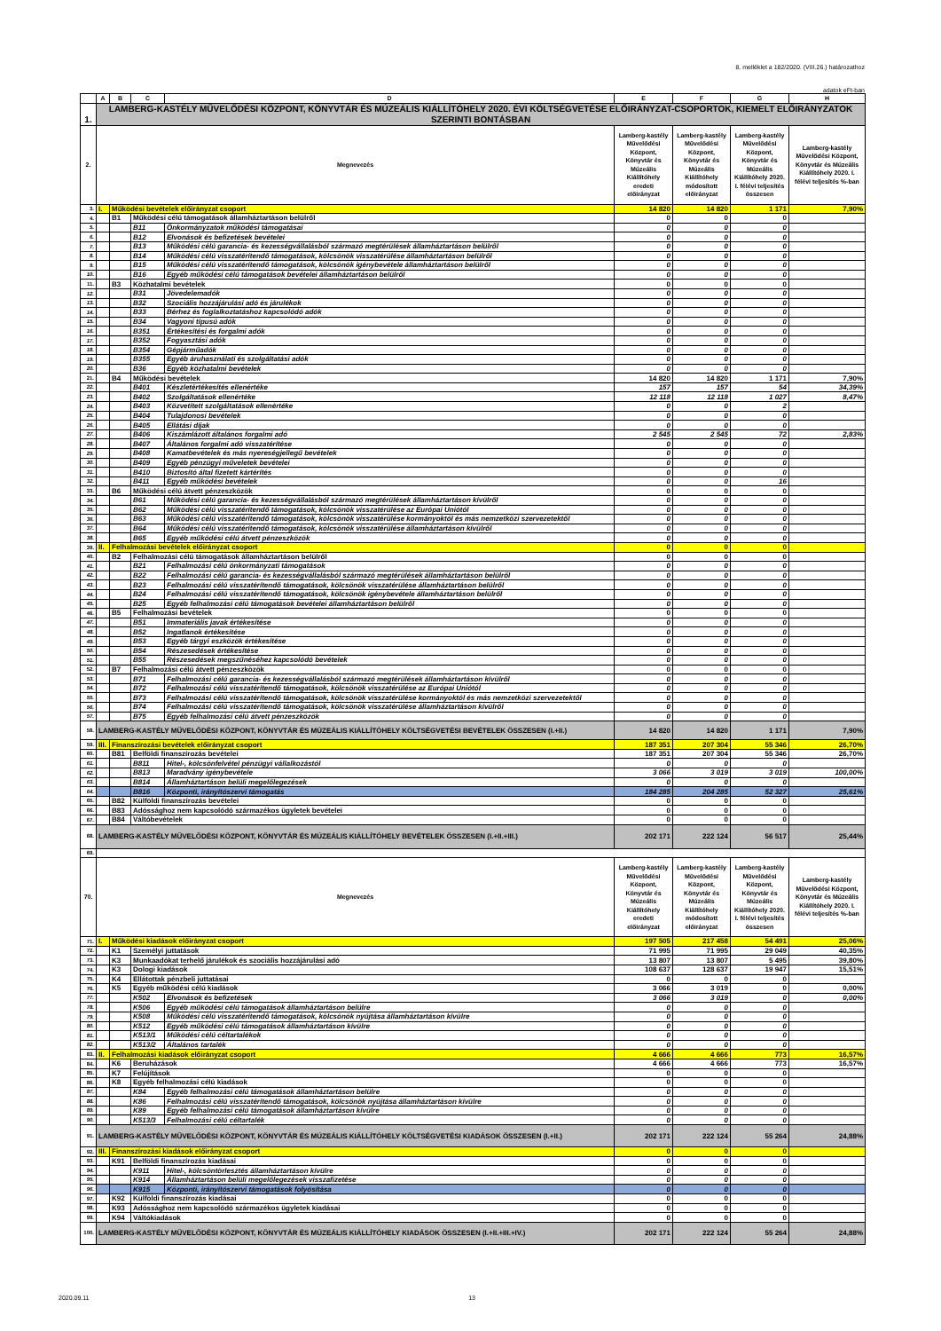8. melléklet a 182/2020. (VIII.26.) határozathoz
adatok eFt-ban
| | A | B | C | D | E | F | G | H |
| --- | --- | --- | --- | --- | --- | --- | --- | --- |
| 1. | LAMBERG-KASTÉLY MŰVELŐDÉSI KÖZPONT, KÖNYVTÁR ÉS MÚZEÁLIS KIÁLLÍTÓHELY 2020. ÉVI KÖLTSÉGVETÉSE ELŐIRÁNYZAT-CSOPORTOK, KIEMELT ELŐIRÁNYZATOK SZERINTI BONTÁSBAN | | | | | | | |
| 2. | Megnevezés | | | | Lamberg-kastély Művelődési Központ, Könyvtár és Múzeális Kiállítóhely eredeti előirányzat | Lamberg-kastély Művelődési Központ, Könyvtár és Múzeális Kiállítóhely módosított előirányzat | Lamberg-kastély Művelődési Központ, Könyvtár és Múzeális Kiállítóhely 2020. I. félévi teljesítés összesen | Lamberg-kastély Művelődési Központ, Könyvtár és Múzeális Kiállítóhely 2020. I. félévi teljesítés %-ban |
| 3. | I. | Működési bevételek előirányzat csoport | | | 14 820 | 14 820 | 1 171 | 7,90% |
| 4. | | B1 | Működési célú támogatások államháztartáson belülről | | 0 | 0 | 0 | |
| 5. | | | B11 | Önkormányzatok működési támogatásai | 0 | 0 | 0 | |
| 6. | | | B12 | Elvonások és befizetések bevételei | 0 | 0 | 0 | |
| 7. | | | B13 | Működési célú garancia- és kezességvállalásból származó megtérülések államháztartáson belülről | 0 | 0 | 0 | |
| 8. | | | B14 | Működési célú visszatérítendő támogatások, kölcsönök visszatérülése államháztartáson belülről | 0 | 0 | 0 | |
| 9. | | | B15 | Működési célú visszatérítendő támogatások, kölcsönök igénybevétele államháztartáson belülről | 0 | 0 | 0 | |
| 10. | | | B16 | Egyéb működési célú támogatások bevételei államháztartáson belülről | 0 | 0 | 0 | |
| 11. | | B3 | Közhatalmi bevételek | | 0 | 0 | 0 | |
| 12. | | | B31 | Jövedelemadók | 0 | 0 | 0 | |
| 13. | | | B32 | Szociális hozzájárulási adó és járulékok | 0 | 0 | 0 | |
| 14. | | | B33 | Bérhez és foglalkoztatáshoz kapcsolódó adók | 0 | 0 | 0 | |
| 15. | | | B34 | Vagyoni típusú adók | 0 | 0 | 0 | |
| 16. | | | B351 | Értékesítési és forgalmi adók | 0 | 0 | 0 | |
| 17. | | | B352 | Fogyasztási adók | 0 | 0 | 0 | |
| 18. | | | B354 | Gépjárműadók | 0 | 0 | 0 | |
| 19. | | | B355 | Egyéb áruhasználati és szolgáltatási adók | 0 | 0 | 0 | |
| 20. | | | B36 | Egyéb közhatalmi bevételek | 0 | 0 | 0 | |
| 21. | | B4 | Működési bevételek | | 14 820 | 14 820 | 1 171 | 7,90% |
| 22. | | | B401 | Készletértékesítés ellenértéke | 157 | 157 | 54 | 34,39% |
| 23. | | | B402 | Szolgáltatások ellenértéke | 12 118 | 12 118 | 1 027 | 8,47% |
| 24. | | | B403 | Közvetített szolgáltatások ellenértéke | 0 | 0 | 2 | |
| 25. | | | B404 | Tulajdonosi bevételek | 0 | 0 | 0 | |
| 26. | | | B405 | Ellátási díjak | 0 | 0 | 0 | |
| 27. | | | B406 | Kiszámlázott általános forgalmi adó | 2 545 | 2 545 | 72 | 2,83% |
| 28. | | | B407 | Általános forgalmi adó visszatérítése | 0 | 0 | 0 | |
| 29. | | | B408 | Kamatbevételek és más nyereségjellegű bevételek | 0 | 0 | 0 | |
| 30. | | | B409 | Egyéb pénzügyi műveletek bevételei | 0 | 0 | 0 | |
| 31. | | | B410 | Biztosító által fizetett kártérítés | 0 | 0 | 0 | |
| 32. | | | B411 | Egyéb működési bevételek | 0 | 0 | 16 | |
| 33. | | B6 | Működési célú átvett pénzeszközök | | 0 | 0 | 0 | |
| 34. | | | B61 | Működési célú garancia- és kezességvállalásból származó megtérülések államháztartáson kívülről | 0 | 0 | 0 | |
| 35. | | | B62 | Működési célú visszatérítendő támogatások, kölcsönök visszatérülése az Európai Uniótól | 0 | 0 | 0 | |
| 36. | | | B63 | Működési célú visszatérítendő támogatások, kölcsönök visszatérülése kormányoktól és más nemzetközi szervezetektől | 0 | 0 | 0 | |
| 37. | | | B64 | Működési célú visszatérítendő támogatások, kölcsönök visszatérülése államháztartáson kívülről | 0 | 0 | 0 | |
| 38. | | | B65 | Egyéb működési célú átvett pénzeszközök | 0 | 0 | 0 | |
| 39. | II. | Felhalmozási bevételek előirányzat csoport | | | 0 | 0 | 0 | |
| 40. | | B2 | Felhalmozási célú támogatások államháztartáson belülről | | 0 | 0 | 0 | |
| 41. | | | B21 | Felhalmozási célú önkormányzati támogatások | 0 | 0 | 0 | |
| 42. | | | B22 | Felhalmozási célú garancia- és kezességvállalásból származó megtérülések államháztartáson belülről | 0 | 0 | 0 | |
| 43. | | | B23 | Felhalmozási célú visszatérítendő támogatások, kölcsönök visszatérülése államháztartáson belülről | 0 | 0 | 0 | |
| 44. | | | B24 | Felhalmozási célú visszatérítendő támogatások, kölcsönök igénybevétele államháztartáson belülről | 0 | 0 | 0 | |
| 45. | | | B25 | Egyéb felhalmozási célú támogatások bevételei államháztartáson belülről | 0 | 0 | 0 | |
| 46. | | B5 | Felhalmozási bevételek | | 0 | 0 | 0 | |
| 47. | | | B51 | Immateriális javak értékesítése | 0 | 0 | 0 | |
| 48. | | | B52 | Ingatlanok értékesítése | 0 | 0 | 0 | |
| 49. | | | B53 | Egyéb tárgyi eszközök értékesítése | 0 | 0 | 0 | |
| 50. | | | B54 | Részesedések értékesítése | 0 | 0 | 0 | |
| 51. | | | B55 | Részesedések megszűnéséhez kapcsolódó bevételek | 0 | 0 | 0 | |
| 52. | | B7 | Felhalmozási célú átvett pénzeszközök | | 0 | 0 | 0 | |
| 53. | | | B71 | Felhalmozási célú garancia- és kezességvállalásból származó megtérülések államháztartáson kívülről | 0 | 0 | 0 | |
| 54. | | | B72 | Felhalmozási célú visszatérítendő támogatások, kölcsönök visszatérülése az Európai Uniótól | 0 | 0 | 0 | |
| 55. | | | B73 | Felhalmozási célú visszatérítendő támogatások, kölcsönök visszatérülése kormányoktól és más nemzetközi szervezetektől | 0 | 0 | 0 | |
| 56. | | | B74 | Felhalmozási célú visszatérítendő támogatások, kölcsönök visszatérülése államháztartáson kívülről | 0 | 0 | 0 | |
| 57. | | | B75 | Egyéb felhalmozási célú átvett pénzeszközök | 0 | 0 | 0 | |
| 58. | LAMBERG-KASTÉLY MŰVELŐDÉSI KÖZPONT, KÖNYVTÁR ÉS MÚZEÁLIS KIÁLLÍTÓHELY KÖLTSÉGVETÉSI BEVÉTELEK ÖSSZESEN (I.+II.) | | | | 14 820 | 14 820 | 1 171 | 7,90% |
| 59. | III. | Finanszírozási bevételek előirányzat csoport | | | 187 351 | 207 304 | 55 346 | 26,70% |
| 60. | | B81 | Belföldi finanszírozás bevételei | | 187 351 | 207 304 | 55 346 | 26,70% |
| 61. | | | B811 | Hitel-, kölcsönfelvétel pénzügyi vállalkozástól | 0 | 0 | 0 | |
| 62. | | | B813 | Maradvány igénybevétele | 3 066 | 3 019 | 3 019 | 100,00% |
| 63. | | | B814 | Államháztartáson belüli megelőlegezések | 0 | 0 | 0 | |
| 64. | | | B816 | Központi, irányítószervi támogatás | 184 285 | 204 285 | 52 327 | 25,61% |
| 65. | | B82 | Külföldi finanszírozás bevételei | | 0 | 0 | 0 | |
| 66. | | B83 | Adóssághoz nem kapcsolódó származékos ügyletek bevételei | | 0 | 0 | 0 | |
| 67. | | B84 | Váltóbevételek | | 0 | 0 | 0 | |
| 68. | LAMBERG-KASTÉLY MŰVELŐDÉSI KÖZPONT, KÖNYVTÁR ÉS MÚZEÁLIS KIÁLLÍTÓHELY BEVÉTELEK ÖSSZESEN (I.+II.+III.) | | | | 202 171 | 222 124 | 56 517 | 25,44% |
| 69. | | | | | | | | |
| 70. | Megnevezés | | | | Lamberg-kastély Művelődési Központ, Könyvtár és Múzeális Kiállítóhely eredeti előirányzat | Lamberg-kastély Művelődési Központ, Könyvtár és Múzeális Kiállítóhely módosított előirányzat | Lamberg-kastély Művelődési Központ, Könyvtár és Múzeális Kiállítóhely 2020. I. félévi teljesítés összesen | Lamberg-kastély Művelődési Központ, Könyvtár és Múzeális Kiállítóhely 2020. I. félévi teljesítés %-ban |
| 71. | I. | Működési kiadások előirányzat csoport | | | 197 505 | 217 458 | 54 491 | 25,06% |
| 72. | | K1 | Személyi juttatások | | 71 995 | 71 995 | 29 049 | 40,35% |
| 73. | | K3 | Munkaadókat terhelő járulékok és szociális hozzájárulási adó | | 13 807 | 13 807 | 5 495 | 39,80% |
| 74. | | K3 | Dologi kiadások | | 108 637 | 128 637 | 19 947 | 15,51% |
| 75. | | K4 | Ellátottak pénzbeli juttatásai | | 0 | 0 | 0 | |
| 76. | | K5 | Egyéb működési célú kiadások | | 3 066 | 3 019 | 0 | 0,00% |
| 77. | | | K502 | Elvonások és befizetések | 3 066 | 3 019 | 0 | 0,00% |
| 78. | | | K506 | Egyéb működési célú támogatások államháztartáson belülre | 0 | 0 | 0 | |
| 79. | | | K508 | Működési célú visszatérítendő támogatások, kölcsönök nyújtása államháztartáson kívülre | 0 | 0 | 0 | |
| 80. | | | K512 | Egyéb működési célú támogatások államháztartáson kívülre | 0 | 0 | 0 | |
| 81. | | | K513/1 | Működési célú céltartalékok | 0 | 0 | 0 | |
| 82. | | | K513/2 | Általános tartalék | 0 | 0 | 0 | |
| 83. | II. | Felhalmozási kiadások előirányzat csoport | | | 4 666 | 4 666 | 773 | 16,57% |
| 84. | | K6 | Beruházások | | 4 666 | 4 666 | 773 | 16,57% |
| 85. | | K7 | Felújítások | | 0 | 0 | 0 | |
| 86. | | K8 | Egyéb felhalmozási célú kiadások | | 0 | 0 | 0 | |
| 87. | | | K84 | Egyéb felhalmozási célú támogatások államháztartáson belülre | 0 | 0 | 0 | |
| 88. | | | K86 | Felhalmozási célú visszatérítendő támogatások, kölcsönök nyújtása államháztartáson kívülre | 0 | 0 | 0 | |
| 89. | | | K89 | Egyéb felhalmozási célú támogatások államháztartáson kívülre | 0 | 0 | 0 | |
| 90. | | | K513/3 | Felhalmozási célú céltartalék | 0 | 0 | 0 | |
| 91. | LAMBERG-KASTÉLY MŰVELŐDÉSI KÖZPONT, KÖNYVTÁR ÉS MÚZEÁLIS KIÁLLÍTÓHELY KÖLTSÉGVETÉSI KIADÁSOK ÖSSZESEN (I.+II.) | | | | 202 171 | 222 124 | 55 264 | 24,88% |
| 92. | III. | Finanszírozási kiadások előirányzat csoport | | | 0 | 0 | 0 | |
| 93. | | K91 | Belföldi finanszírozás kiadásai | | 0 | 0 | 0 | |
| 94. | | | K911 | Hitel-, kölcsöntörlesztés államháztartáson kívülre | 0 | 0 | 0 | |
| 95. | | | K914 | Államháztartáson belüli megelőlegezések visszafizetése | 0 | 0 | 0 | |
| 96. | | | K915 | Központi, irányítószervi támogatások folyósítása | 0 | 0 | 0 | |
| 97. | | K92 | Külföldi finanszírozás kiadásai | | 0 | 0 | 0 | |
| 98. | | K93 | Adóssághoz nem kapcsolódó származékos ügyletek kiadásai | | 0 | 0 | 0 | |
| 99. | | K94 | Váltókiadások | | 0 | 0 | 0 | |
| 100. | LAMBERG-KASTÉLY MŰVELŐDÉSI KÖZPONT, KÖNYVTÁR ÉS MÚZEÁLIS KIÁLLÍTÓHELY KIADÁSOK ÖSSZESEN (I.+II.+III.+IV.) | | | | 202 171 | 222 124 | 55 264 | 24,88% |
2020.09.11 13